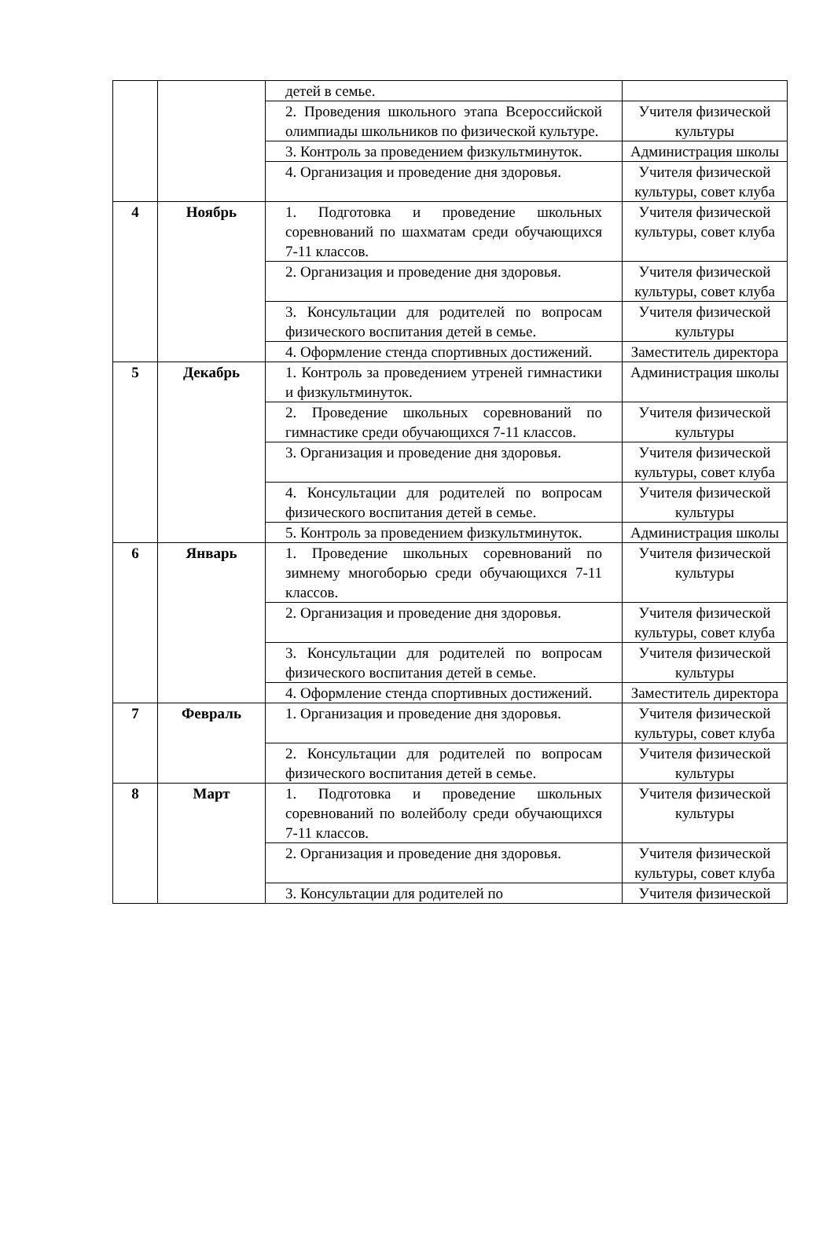| | | детей в семье. | |
| | | 2. Проведения школьного этапа Всероссийской олимпиады школьников по физической культуре. | Учителя физической культуры |
| | | 3. Контроль за проведением физкультминуток. | Администрация школы |
| | | 4. Организация и проведение дня здоровья. | Учителя физической культуры, совет клуба |
| 4 | Ноябрь | 1. Подготовка и проведение школьных соревнований по шахматам среди обучающихся 7-11 классов. | Учителя физической культуры, совет клуба |
| | | 2. Организация и проведение дня здоровья. | Учителя физической культуры, совет клуба |
| | | 3. Консультации для родителей по вопросам физического воспитания детей в семье. | Учителя физической культуры |
| | | 4. Оформление стенда спортивных достижений. | Заместитель директора |
| 5 | Декабрь | 1. Контроль за проведением утреней гимнастики и физкультминуток. | Администрация школы |
| | | 2. Проведение школьных соревнований по гимнастике среди обучающихся 7-11 классов. | Учителя физической культуры |
| | | 3. Организация и проведение дня здоровья. | Учителя физической культуры, совет клуба |
| | | 4. Консультации для родителей по вопросам физического воспитания детей в семье. | Учителя физической культуры |
| | | 5. Контроль за проведением физкультминуток. | Администрация школы |
| 6 | Январь | 1. Проведение школьных соревнований по зимнему многоборью среди обучающихся 7-11 классов. | Учителя физической культуры |
| | | 2. Организация и проведение дня здоровья. | Учителя физической культуры, совет клуба |
| | | 3. Консультации для родителей по вопросам физического воспитания детей в семье. | Учителя физической культуры |
| | | 4. Оформление стенда спортивных достижений. | Заместитель директора |
| 7 | Февраль | 1. Организация и проведение дня здоровья. | Учителя физической культуры, совет клуба |
| | | 2. Консультации для родителей по вопросам физического воспитания детей в семье. | Учителя физической культуры |
| 8 | Март | 1. Подготовка и проведение школьных соревнований по волейболу среди обучающихся 7-11 классов. | Учителя физической культуры |
| | | 2. Организация и проведение дня здоровья. | Учителя физической культуры, совет клуба |
| | | 3. Консультации для родителей по | Учителя физической |